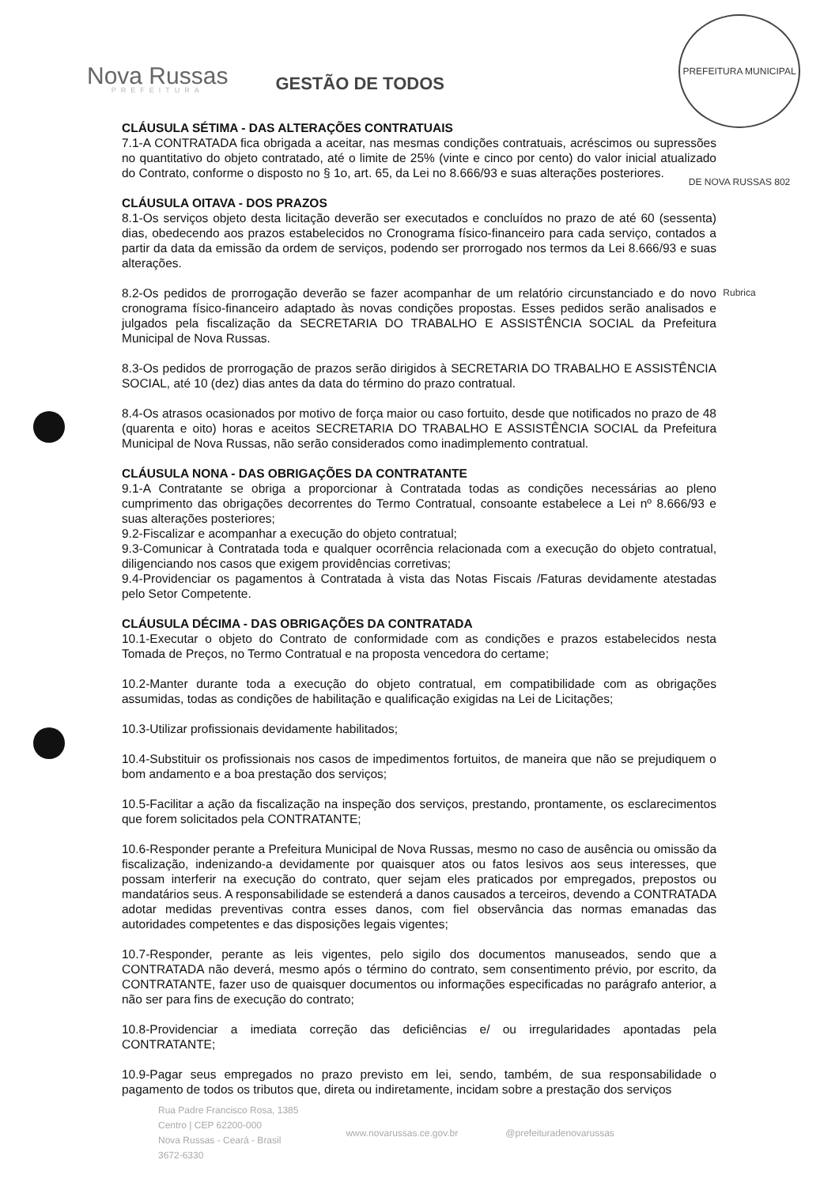PREFEITURA MUNICIPAL DE NOVA RUSSAS 802 Rubrica
Nova Russas
PREFEITURA
GESTÃO DE TODOS
CLÁUSULA SÉTIMA - DAS ALTERAÇÕES CONTRATUAIS
7.1-A CONTRATADA fica obrigada a aceitar, nas mesmas condições contratuais, acréscimos ou supressões no quantitativo do objeto contratado, até o limite de 25% (vinte e cinco por cento) do valor inicial atualizado do Contrato, conforme o disposto no § 1o, art. 65, da Lei no 8.666/93 e suas alterações posteriores.
CLÁUSULA OITAVA - DOS PRAZOS
8.1-Os serviços objeto desta licitação deverão ser executados e concluídos no prazo de até 60 (sessenta) dias, obedecendo aos prazos estabelecidos no Cronograma físico-financeiro para cada serviço, contados a partir da data da emissão da ordem de serviços, podendo ser prorrogado nos termos da Lei 8.666/93 e suas alterações.
8.2-Os pedidos de prorrogação deverão se fazer acompanhar de um relatório circunstanciado e do novo cronograma físico-financeiro adaptado às novas condições propostas. Esses pedidos serão analisados e julgados pela fiscalização da SECRETARIA DO TRABALHO E ASSISTÊNCIA SOCIAL da Prefeitura Municipal de Nova Russas.
8.3-Os pedidos de prorrogação de prazos serão dirigidos à SECRETARIA DO TRABALHO E ASSISTÊNCIA SOCIAL, até 10 (dez) dias antes da data do término do prazo contratual.
8.4-Os atrasos ocasionados por motivo de força maior ou caso fortuito, desde que notificados no prazo de 48 (quarenta e oito) horas e aceitos SECRETARIA DO TRABALHO E ASSISTÊNCIA SOCIAL da Prefeitura Municipal de Nova Russas, não serão considerados como inadimplemento contratual.
CLÁUSULA NONA - DAS OBRIGAÇÕES DA CONTRATANTE
9.1-A Contratante se obriga a proporcionar à Contratada todas as condições necessárias ao pleno cumprimento das obrigações decorrentes do Termo Contratual, consoante estabelece a Lei nº 8.666/93 e suas alterações posteriores;
9.2-Fiscalizar e acompanhar a execução do objeto contratual;
9.3-Comunicar à Contratada toda e qualquer ocorrência relacionada com a execução do objeto contratual, diligenciando nos casos que exigem providências corretivas;
9.4-Providenciar os pagamentos à Contratada à vista das Notas Fiscais /Faturas devidamente atestadas pelo Setor Competente.
CLÁUSULA DÉCIMA - DAS OBRIGAÇÕES DA CONTRATADA
10.1-Executar o objeto do Contrato de conformidade com as condições e prazos estabelecidos nesta Tomada de Preços, no Termo Contratual e na proposta vencedora do certame;
10.2-Manter durante toda a execução do objeto contratual, em compatibilidade com as obrigações assumidas, todas as condições de habilitação e qualificação exigidas na Lei de Licitações;
10.3-Utilizar profissionais devidamente habilitados;
10.4-Substituir os profissionais nos casos de impedimentos fortuitos, de maneira que não se prejudiquem o bom andamento e a boa prestação dos serviços;
10.5-Facilitar a ação da fiscalização na inspeção dos serviços, prestando, prontamente, os esclarecimentos que forem solicitados pela CONTRATANTE;
10.6-Responder perante a Prefeitura Municipal de Nova Russas, mesmo no caso de ausência ou omissão da fiscalização, indenizando-a devidamente por quaisquer atos ou fatos lesivos aos seus interesses, que possam interferir na execução do contrato, quer sejam eles praticados por empregados, prepostos ou mandatários seus. A responsabilidade se estenderá a danos causados a terceiros, devendo a CONTRATADA adotar medidas preventivas contra esses danos, com fiel observância das normas emanadas das autoridades competentes e das disposições legais vigentes;
10.7-Responder, perante as leis vigentes, pelo sigilo dos documentos manuseados, sendo que a CONTRATADA não deverá, mesmo após o término do contrato, sem consentimento prévio, por escrito, da CONTRATANTE, fazer uso de quaisquer documentos ou informações especificadas no parágrafo anterior, a não ser para fins de execução do contrato;
10.8-Providenciar a imediata correção das deficiências e/ ou irregularidades apontadas pela CONTRATANTE;
10.9-Pagar seus empregados no prazo previsto em lei, sendo, também, de sua responsabilidade o pagamento de todos os tributos que, direta ou indiretamente, incidam sobre a prestação dos serviços
Rua Padre Francisco Rosa, 1385
Centro | CEP 62200-000
Nova Russas - Ceará - Brasil
3672-6330
www.novarussas.ce.gov.br @prefeituradenovarussas